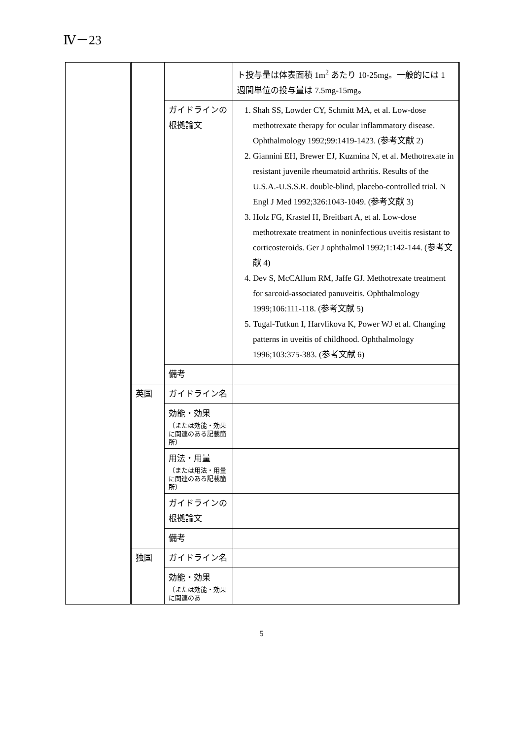Ⅳ－23
| | | | ト投与量は体表面積 1m<sup>2</sup> あたり 10-25mg。一般的には 1 週間単位の投与量は 7.5mg-15mg。 |
| | | ガイドラインの根拠論文 | 1. Shah SS, Lowder CY, Schmitt MA, et al. Low-dose methotrexate therapy for ocular inflammatory disease. Ophthalmology 1992;99:1419-1423. (参考文献 2) 2. Giannini EH, Brewer EJ, Kuzmina N, et al. Methotrexate in resistant juvenile rheumatoid arthritis. Results of the U.S.A.-U.S.S.R. double-blind, placebo-controlled trial. N Engl J Med 1992;326:1043-1049. (参考文献 3) 3. Holz FG, Krastel H, Breitbart A, et al. Low-dose methotrexate treatment in noninfectious uveitis resistant to corticosteroids. Ger J ophthalmol 1992;1:142-144. (参考文献 4) 4. Dev S, McCAllum RM, Jaffe GJ. Methotrexate treatment for sarcoid-associated panuveitis. Ophthalmology 1999;106:111-118. (参考文献 5) 5. Tugal-Tutkun I, Harvlikova K, Power WJ et al. Changing patterns in uveitis of childhood. Ophthalmology 1996;103:375-383. (参考文献 6) |
| | | 備考 | |
| | 英国 | ガイドライン名 | |
| | | 効能・効果 （または効能・効果に関連のある記載箇所） | |
| | | 用法・用量 （または用法・用量に関連のある記載箇所） | |
| | | ガイドラインの根拠論文 | |
| | | 備考 | |
| | 独国 | ガイドライン名 | |
| | | 効能・効果 （または効能・効果に関連のあ | |
5